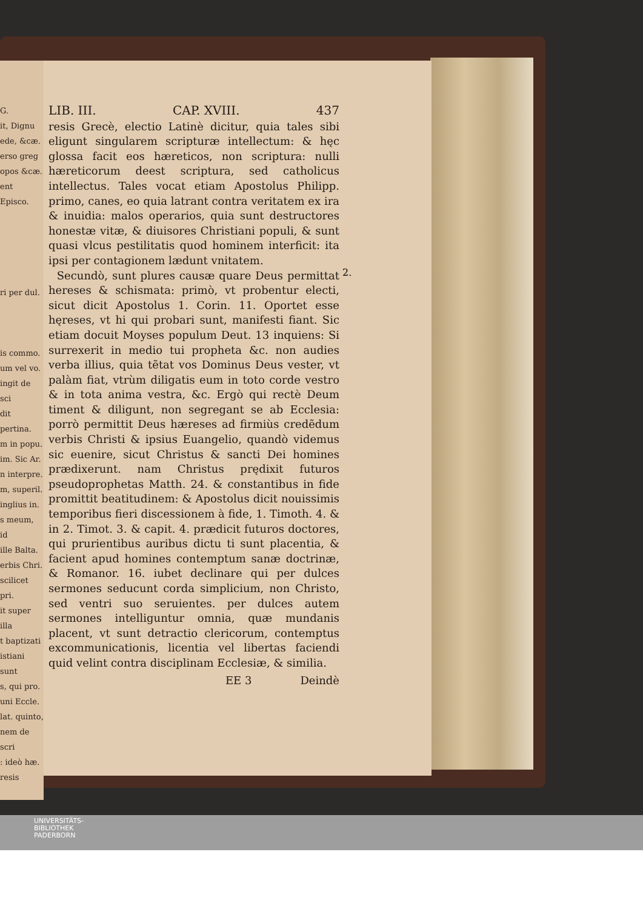G.
it, Dignu
ede, &cæ.
erso greg
opos &cæ.
ent Episco.
ri per dul.
is commo.
um vel vo.
ingit de sci
dit pertina.
m in popu.
im. Sic Ar.
n interpre.
m, superil.
inglius in.
s meum, id
ille Balta.
erbis Chri.
scilicet pri.
it super illa
t baptizati
istiani sunt
s, qui pro.
uni Eccle.
lat. quinto,
nem de scri
: ideò hæ.
resis
LIB. III. CAP. XVIII. 437
resis Grecè, electio Latinè dicitur, quia tales sibi eligunt singularem scripturæ intellectum: & hęc glossa facit eos hæreticos, non scriptura: nulli hæreticorum deest scriptura, sed catholicus intellectus. Tales vocat etiam Apostolus Philipp. primo, canes, eo quia latrant contra veritatem ex ira & inuidia: malos operarios, quia sunt destructores honestæ vitæ, & diuisores Christiani populi, & sunt quasi vlcus pestilitatis quod hominem interficit: ita ipsi per contagionem lædunt vnitatem.
Secundò, sunt plures causæ quare Deus permittat hereses & schismata: primò, vt probentur electi, sicut dicit Apostolus 1. Corin. 11. Oportet esse hęreses, vt hi qui probari sunt, manifesti fiant. Sic etiam docuit Moyses populum Deut. 13 inquiens: Si surrexerit in medio tui propheta &c. non audies verba illius, quia tẽtat vos Dominus Deus vester, vt palàm fiat, vtrùm diligatis eum in toto corde vestro & in tota anima vestra, &c. Ergò qui rectè Deum timent & diligunt, non segregant se ab Ecclesia: porrò permittit Deus hæreses ad firmiùs credẽdum verbis Christi & ipsius Euangelio, quandò videmus sic euenire, sicut Christus & sancti Dei homines prædixerunt. nam Christus prędixit futuros pseudoprophetas Matth. 24. & constantibus in fide promittit beatitudinem: & Apostolus dicit nouissimis temporibus fieri discessionem à fide, 1. Timoth. 4. & in 2. Timot. 3. & capit. 4. prædicit futuros doctores, qui prurientibus auribus dictu ti sunt placentia, & facient apud homines contemptum sanæ doctrinæ, & Romanor. 16. iubet declinare qui per dulces sermones seducunt corda simplicium, non Christo, sed ventri suo seruientes. per dulces autem sermones intelliguntur omnia, quæ mundanis placent, vt sunt detractio clericorum, contemptus excommunicationis, licentia vel libertas faciendi quid velint contra disciplinam Ecclesiæ, & similia.
EE 3 Deindè
2.
UNIVERSITÄTS-
BIBLIOTHEK
PADERBORN